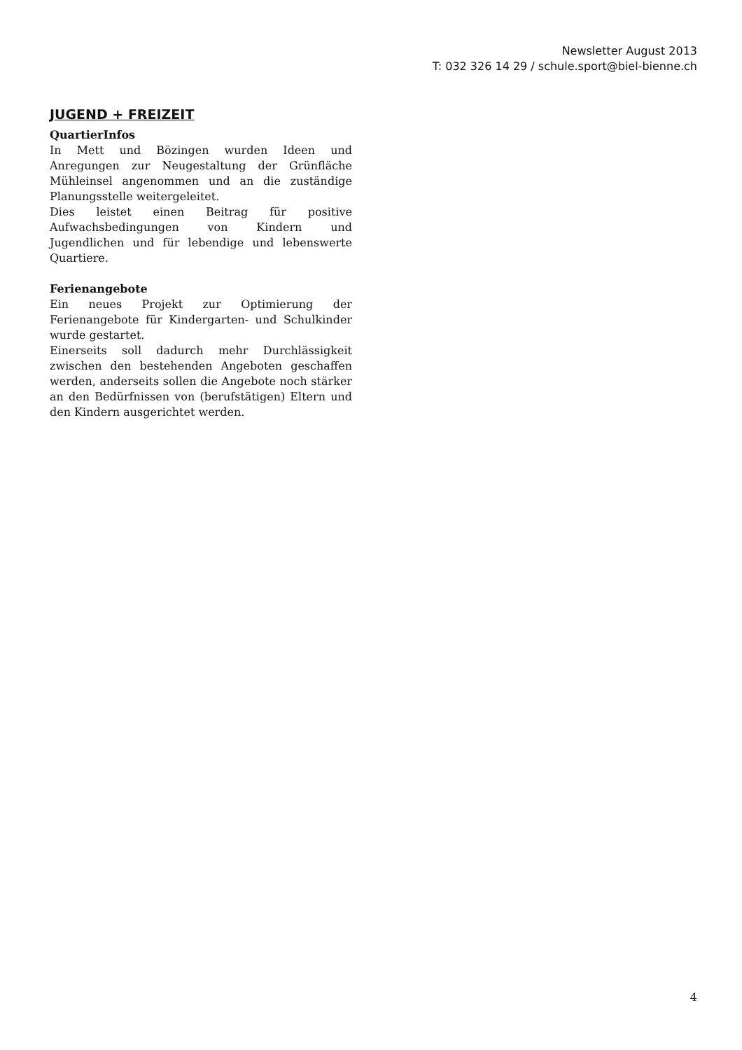Newsletter August 2013
T: 032 326 14 29 / schule.sport@biel-bienne.ch
JUGEND + FREIZEIT
QuartierInfos
In Mett und Bözingen wurden Ideen und Anregungen zur Neugestaltung der Grünfläche Mühleinsel angenommen und an die zuständige Planungsstelle weitergeleitet.
Dies leistet einen Beitrag für positive Aufwachsbedingungen von Kindern und Jugendlichen und für lebendige und lebenswerte Quartiere.
Ferienangebote
Ein neues Projekt zur Optimierung der Ferienangebote für Kindergarten- und Schulkinder wurde gestartet.
Einerseits soll dadurch mehr Durchlässigkeit zwischen den bestehenden Angeboten geschaffen werden, anderseits sollen die Angebote noch stärker an den Bedürfnissen von (berufstätigen) Eltern und den Kindern ausgerichtet werden.
4